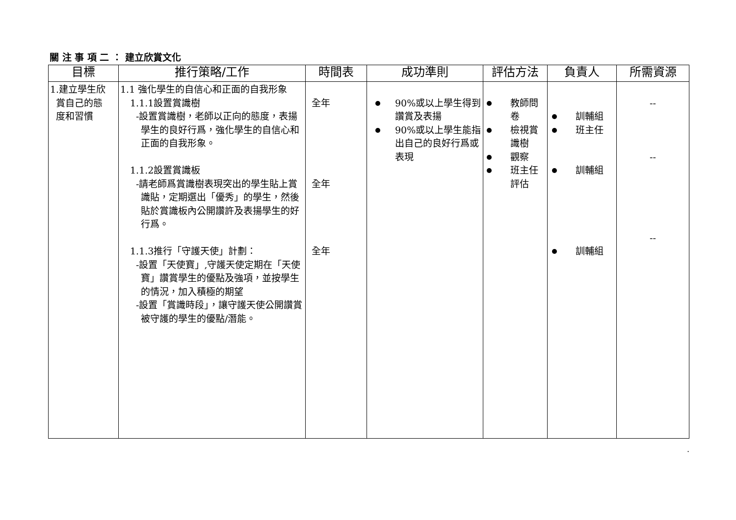關 注 事 項 二 ： 建立欣賞文化
| 目標 | 推行策略/工作 | 時間表 | 成功準則 | 評估方法 | 負責人 | 所需資源 |
| --- | --- | --- | --- | --- | --- | --- |
| 1.建立學生欣 賞自己的態 度和習慣 | 1.1 強化學生的自信心和正面的自我形象 1.1.1設置賞識樹 -設置賞識樹，老師以正向的態度，表揚學生的良好行爲，強化學生的自信心和正面的自我形象。 1.1.2設置賞識板 -請老師爲賞識樹表現突出的學生貼上賞識貼，定期選出「優秀」的學生，然後貼於賞識板內公開讚許及表揚學生的好行爲。 1.1.3推行「守護天使」計劃： -設置「天使寶」,守護天使定期在「天使寶」讚賞學生的優點及強項，並按學生的情況，加入積極的期望 -設置「賞識時段」，讓守護天使公開讚賞被守護的學生的優點/潛能。 | 全年 全年 全年 | 90%或以上學生得到讚賞及表揚 90%或以上學生能指出自己的良好行爲或表現 | 教師問卷 檢視賞識樹 觀察 班主任評估 | 訓輔組 班主任 訓輔組 訓輔組 | -- -- -- |
.